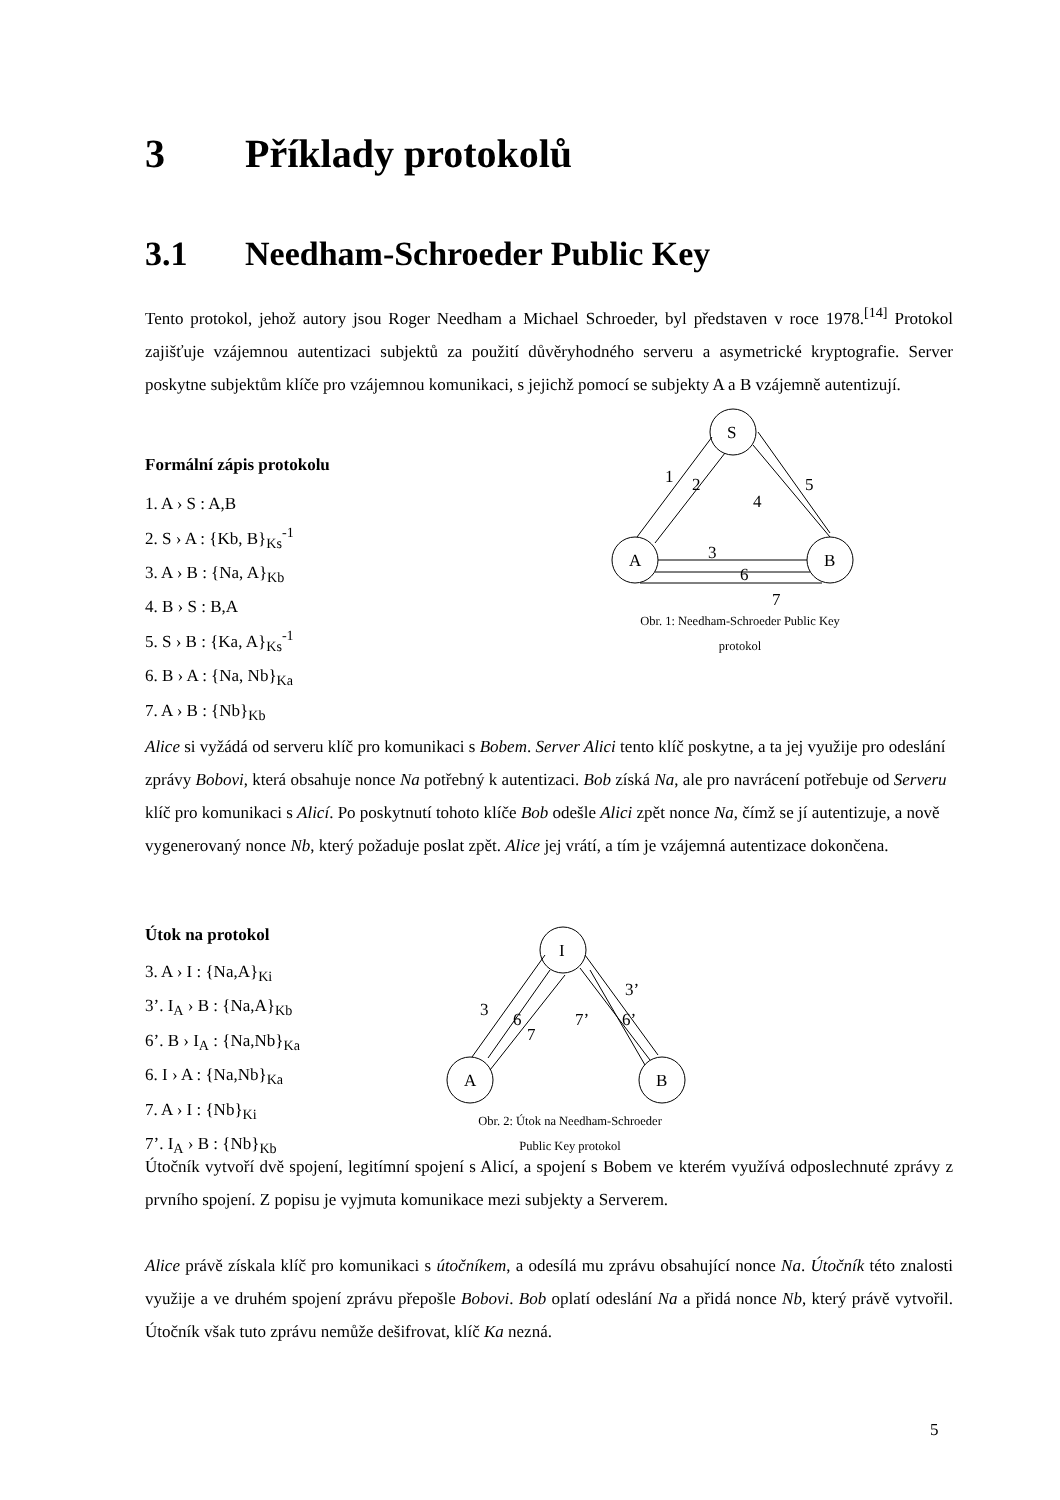3 Příklady protokolů
3.1 Needham-Schroeder Public Key
Tento protokol, jehož autory jsou Roger Needham a Michael Schroeder, byl představen v roce 1978.<sup>[14]</sup> Protokol zajišťuje vzájemnou autentizaci subjektů za použití důvěryhodného serveru a asymetrické kryptografie. Server poskytne subjektům klíče pro vzájemnou komunikaci, s jejichž pomocí se subjekty A a B vzájemně autentizují.
Formální zápis protokolu
1. A › S : A,B
2. S › A : {Kb, B}<sub>Ks</sub><sup>-1</sup>
3. A › B : {Na, A}<sub>Kb</sub>
4. B › S : B,A
5. S › B : {Ka, A}<sub>Ks</sub><sup>-1</sup>
6. B › A : {Na, Nb}<sub>Ka</sub>
7. A › B : {Nb}<sub>Kb</sub>
S
A
B
1
2
4
5
3
6
7
Obr. 1: Needham-Schroeder Public Key
protokol
Alice si vyžádá od serveru klíč pro komunikaci s Bobem. Server Alici tento klíč poskytne, a ta jej využije pro odeslání zprávy Bobovi, která obsahuje nonce Na potřebný k autentizaci. Bob získá Na, ale pro navrácení potřebuje od Serveru klíč pro komunikaci s Alicí. Po poskytnutí tohoto klíče Bob odešle Alici zpět nonce Na, čímž se jí autentizuje, a nově vygenerovaný nonce Nb, který požaduje poslat zpět. Alice jej vrátí, a tím je vzájemná autentizace dokončena.
Útok na protokol
3. A › I : {Na,A}<sub>Ki</sub>
3’. I<sub>A</sub> › B : {Na,A}<sub>Kb</sub>
6’. B › I<sub>A</sub> : {Na,Nb}<sub>Ka</sub>
6. I › A : {Na,Nb}<sub>Ka</sub>
7. A › I : {Nb}<sub>Ki</sub>
7’. I<sub>A</sub> › B : {Nb}<sub>Kb</sub>
I
A
B
3
6
7
7’
3’
6’
Obr. 2: Útok na Needham-Schroeder
Public Key protokol
Útočník vytvoří dvě spojení, legitímní spojení s Alicí, a spojení s Bobem ve kterém využívá odposlechnuté zprávy z prvního spojení. Z popisu je vyjmuta komunikace mezi subjekty a Serverem.
Alice právě získala klíč pro komunikaci s útočníkem, a odesílá mu zprávu obsahující nonce Na. Útočník této znalosti využije a ve druhém spojení zprávu přepošle Bobovi. Bob oplatí odeslání Na a přidá nonce Nb, který právě vytvořil. Útočník však tuto zprávu nemůže dešifrovat, klíč Ka nezná.
5